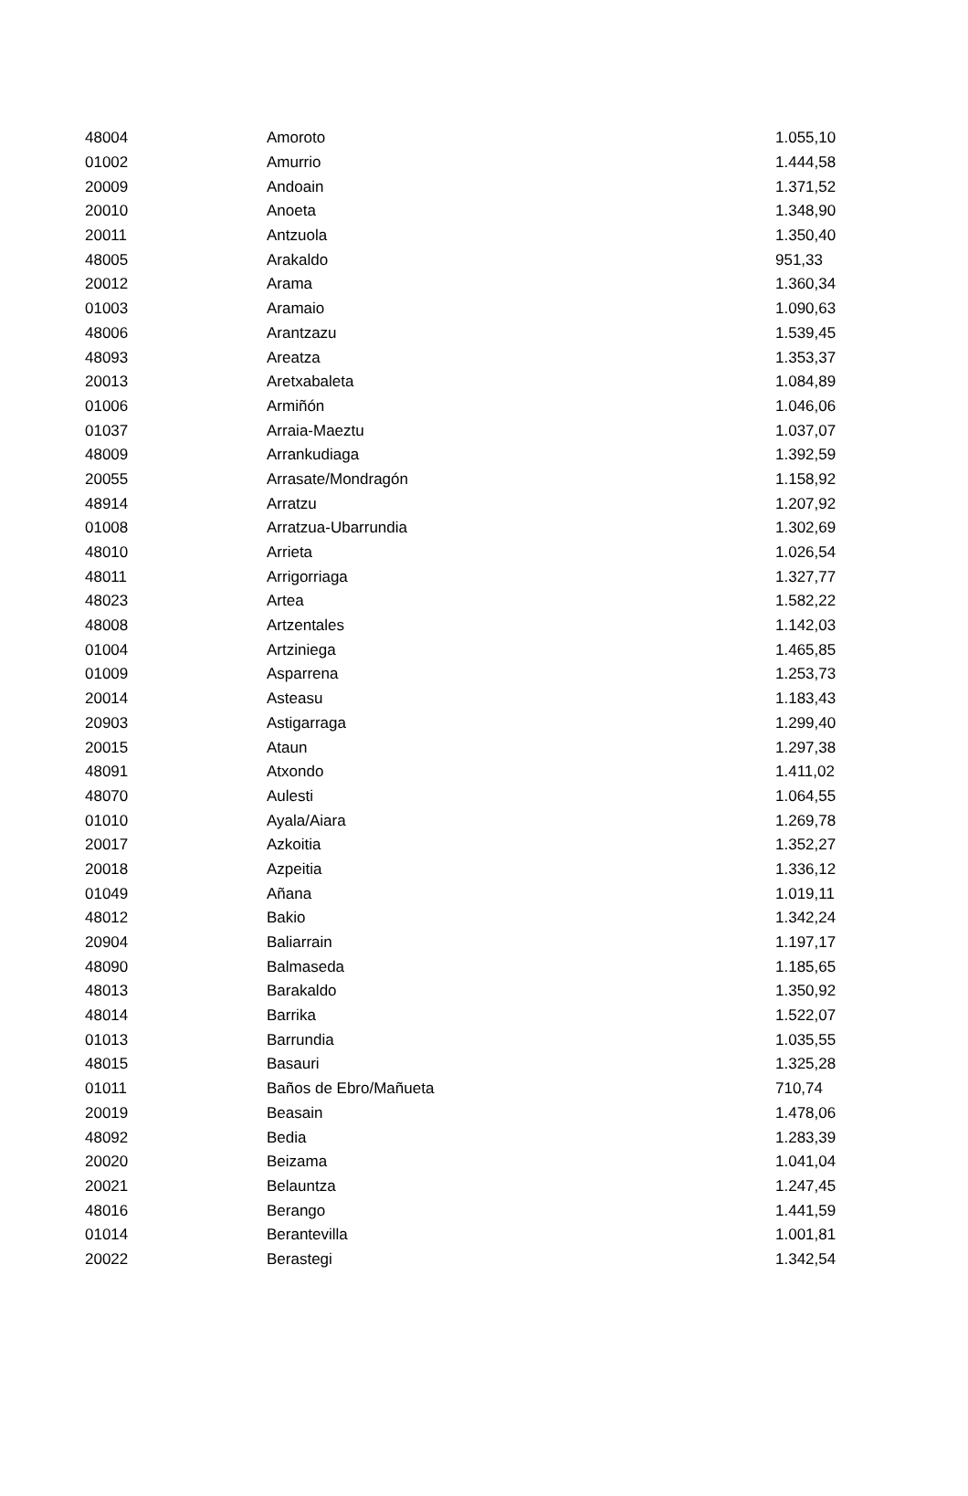| 48004 | Amoroto | 1.055,10 |
| 01002 | Amurrio | 1.444,58 |
| 20009 | Andoain | 1.371,52 |
| 20010 | Anoeta | 1.348,90 |
| 20011 | Antzuola | 1.350,40 |
| 48005 | Arakaldo | 951,33 |
| 20012 | Arama | 1.360,34 |
| 01003 | Aramaio | 1.090,63 |
| 48006 | Arantzazu | 1.539,45 |
| 48093 | Areatza | 1.353,37 |
| 20013 | Aretxabaleta | 1.084,89 |
| 01006 | Armiñón | 1.046,06 |
| 01037 | Arraia-Maeztu | 1.037,07 |
| 48009 | Arrankudiaga | 1.392,59 |
| 20055 | Arrasate/Mondragón | 1.158,92 |
| 48914 | Arratzu | 1.207,92 |
| 01008 | Arratzua-Ubarrundia | 1.302,69 |
| 48010 | Arrieta | 1.026,54 |
| 48011 | Arrigorriaga | 1.327,77 |
| 48023 | Artea | 1.582,22 |
| 48008 | Artzentales | 1.142,03 |
| 01004 | Artziniega | 1.465,85 |
| 01009 | Asparrena | 1.253,73 |
| 20014 | Asteasu | 1.183,43 |
| 20903 | Astigarraga | 1.299,40 |
| 20015 | Ataun | 1.297,38 |
| 48091 | Atxondo | 1.411,02 |
| 48070 | Aulesti | 1.064,55 |
| 01010 | Ayala/Aiara | 1.269,78 |
| 20017 | Azkoitia | 1.352,27 |
| 20018 | Azpeitia | 1.336,12 |
| 01049 | Añana | 1.019,11 |
| 48012 | Bakio | 1.342,24 |
| 20904 | Baliarrain | 1.197,17 |
| 48090 | Balmaseda | 1.185,65 |
| 48013 | Barakaldo | 1.350,92 |
| 48014 | Barrika | 1.522,07 |
| 01013 | Barrundia | 1.035,55 |
| 48015 | Basauri | 1.325,28 |
| 01011 | Baños de Ebro/Mañueta | 710,74 |
| 20019 | Beasain | 1.478,06 |
| 48092 | Bedia | 1.283,39 |
| 20020 | Beizama | 1.041,04 |
| 20021 | Belauntza | 1.247,45 |
| 48016 | Berango | 1.441,59 |
| 01014 | Berantevilla | 1.001,81 |
| 20022 | Berastegi | 1.342,54 |